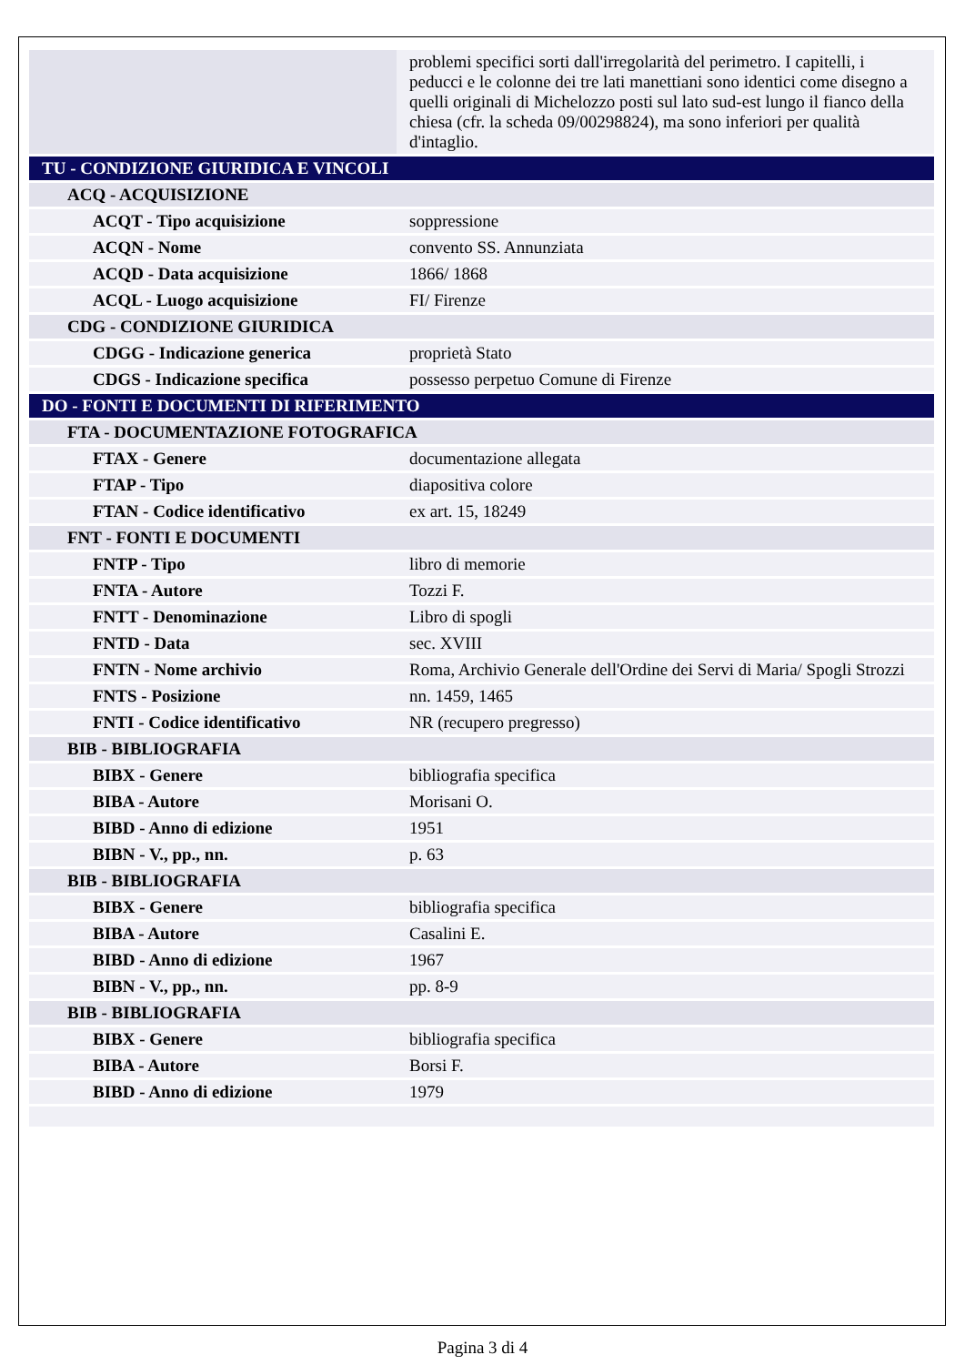| | problemi specifici sorti dall'irregolarità del perimetro. I capitelli, i peducci e le colonne dei tre lati manettiani sono identici come disegno a quelli originali di Michelozzo posti sul lato sud-est lungo il fianco della chiesa (cfr. la scheda 09/00298824), ma sono inferiori per qualità d'intaglio. |
| TU - CONDIZIONE GIURIDICA E VINCOLI | |
| ACQ - ACQUISIZIONE | |
| ACQT - Tipo acquisizione | soppressione |
| ACQN - Nome | convento SS. Annunziata |
| ACQD - Data acquisizione | 1866/ 1868 |
| ACQL - Luogo acquisizione | FI/ Firenze |
| CDG - CONDIZIONE GIURIDICA | |
| CDGG - Indicazione generica | proprietà Stato |
| CDGS - Indicazione specifica | possesso perpetuo Comune di Firenze |
| DO - FONTI E DOCUMENTI DI RIFERIMENTO | |
| FTA - DOCUMENTAZIONE FOTOGRAFICA | |
| FTAX - Genere | documentazione allegata |
| FTAP - Tipo | diapositiva colore |
| FTAN - Codice identificativo | ex art. 15, 18249 |
| FNT - FONTI E DOCUMENTI | |
| FNTP - Tipo | libro di memorie |
| FNTA - Autore | Tozzi F. |
| FNTT - Denominazione | Libro di spogli |
| FNTD - Data | sec. XVIII |
| FNTN - Nome archivio | Roma, Archivio Generale dell'Ordine dei Servi di Maria/ Spogli Strozzi |
| FNTS - Posizione | nn. 1459, 1465 |
| FNTI - Codice identificativo | NR (recupero pregresso) |
| BIB - BIBLIOGRAFIA | |
| BIBX - Genere | bibliografia specifica |
| BIBA - Autore | Morisani O. |
| BIBD - Anno di edizione | 1951 |
| BIBN - V., pp., nn. | p. 63 |
| BIB - BIBLIOGRAFIA | |
| BIBX - Genere | bibliografia specifica |
| BIBA - Autore | Casalini E. |
| BIBD - Anno di edizione | 1967 |
| BIBN - V., pp., nn. | pp. 8-9 |
| BIB - BIBLIOGRAFIA | |
| BIBX - Genere | bibliografia specifica |
| BIBA - Autore | Borsi F. |
| BIBD - Anno di edizione | 1979 |
Pagina 3 di 4